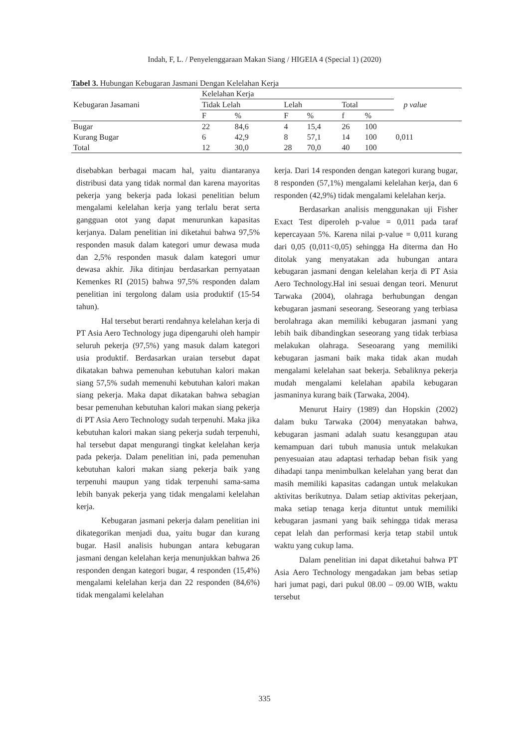Indah, F, L. / Penyelenggaraan Makan Siang / HIGEIA 4 (Special 1) (2020)
Tabel 3. Hubungan Kebugaran Jasmani Dengan Kelelahan Kerja
| Kebugaran Jasamani | Kelelahan Kerja | | | | | | p value |
| --- | --- | --- | --- | --- | --- | --- | --- |
| | Tidak Lelah | | Lelah | | Total | | |
| | F | % | F | % | f | % | |
| Bugar | 22 | 84,6 | 4 | 15,4 | 26 | 100 | |
| Kurang Bugar | 6 | 42,9 | 8 | 57,1 | 14 | 100 | 0,011 |
| Total | 12 | 30,0 | 28 | 70,0 | 40 | 100 | |
disebabkan berbagai macam hal, yaitu diantaranya distribusi data yang tidak normal dan karena mayoritas pekerja yang bekerja pada lokasi penelitian belum mengalami kelelahan kerja yang terlalu berat serta gangguan otot yang dapat menurunkan kapasitas kerjanya. Dalam penelitian ini diketahui bahwa 97,5% responden masuk dalam kategori umur dewasa muda dan 2,5% responden masuk dalam kategori umur dewasa akhir. Jika ditinjau berdasarkan pernyataan Kemenkes RI (2015) bahwa 97,5% responden dalam penelitian ini tergolong dalam usia produktif (15-54 tahun).
Hal tersebut berarti rendahnya kelelahan kerja di PT Asia Aero Technology juga dipengaruhi oleh hampir seluruh pekerja (97,5%) yang masuk dalam kategori usia produktif. Berdasarkan uraian tersebut dapat dikatakan bahwa pemenuhan kebutuhan kalori makan siang 57,5% sudah memenuhi kebutuhan kalori makan siang pekerja. Maka dapat dikatakan bahwa sebagian besar pemenuhan kebutuhan kalori makan siang pekerja di PT Asia Aero Technology sudah terpenuhi. Maka jika kebutuhan kalori makan siang pekerja sudah terpenuhi, hal tersebut dapat mengurangi tingkat kelelahan kerja pada pekerja. Dalam penelitian ini, pada pemenuhan kebutuhan kalori makan siang pekerja baik yang terpenuhi maupun yang tidak terpenuhi sama-sama lebih banyak pekerja yang tidak mengalami kelelahan kerja.
Kebugaran jasmani pekerja dalam penelitian ini dikategorikan menjadi dua, yaitu bugar dan kurang bugar. Hasil analisis hubungan antara kebugaran jasmani dengan kelelahan kerja menunjukkan bahwa 26 responden dengan kategori bugar, 4 responden (15,4%) mengalami kelelahan kerja dan 22 responden (84,6%) tidak mengalami kelelahan
kerja. Dari 14 responden dengan kategori kurang bugar, 8 responden (57,1%) mengalami kelelahan kerja, dan 6 responden (42,9%) tidak mengalami kelelahan kerja.
Berdasarkan analisis menggunakan uji Fisher Exact Test diperoleh p-value = 0,011 pada taraf kepercayaan 5%. Karena nilai p-value = 0,011 kurang dari 0,05 (0,011<0,05) sehingga Ha diterma dan Ho ditolak yang menyatakan ada hubungan antara kebugaran jasmani dengan kelelahan kerja di PT Asia Aero Technology.Hal ini sesuai dengan teori. Menurut Tarwaka (2004), olahraga berhubungan dengan kebugaran jasmani seseorang. Seseorang yang terbiasa berolahraga akan memiliki kebugaran jasmani yang lebih baik dibandingkan seseorang yang tidak terbiasa melakukan olahraga. Seseoarang yang memiliki kebugaran jasmani baik maka tidak akan mudah mengalami kelelahan saat bekerja. Sebaliknya pekerja mudah mengalami kelelahan apabila kebugaran jasmaninya kurang baik (Tarwaka, 2004).
Menurut Hairy (1989) dan Hopskin (2002) dalam buku Tarwaka (2004) menyatakan bahwa, kebugaran jasmani adalah suatu kesanggupan atau kemampuan dari tubuh manusia untuk melakukan penyesuaian atau adaptasi terhadap beban fisik yang dihadapi tanpa menimbulkan kelelahan yang berat dan masih memiliki kapasitas cadangan untuk melakukan aktivitas berikutnya. Dalam setiap aktivitas pekerjaan, maka setiap tenaga kerja dituntut untuk memiliki kebugaran jasmani yang baik sehingga tidak merasa cepat lelah dan performasi kerja tetap stabil untuk waktu yang cukup lama.
Dalam penelitian ini dapat diketahui bahwa PT Asia Aero Technology mengadakan jam bebas setiap hari jumat pagi, dari pukul 08.00 – 09.00 WIB, waktu tersebut
335